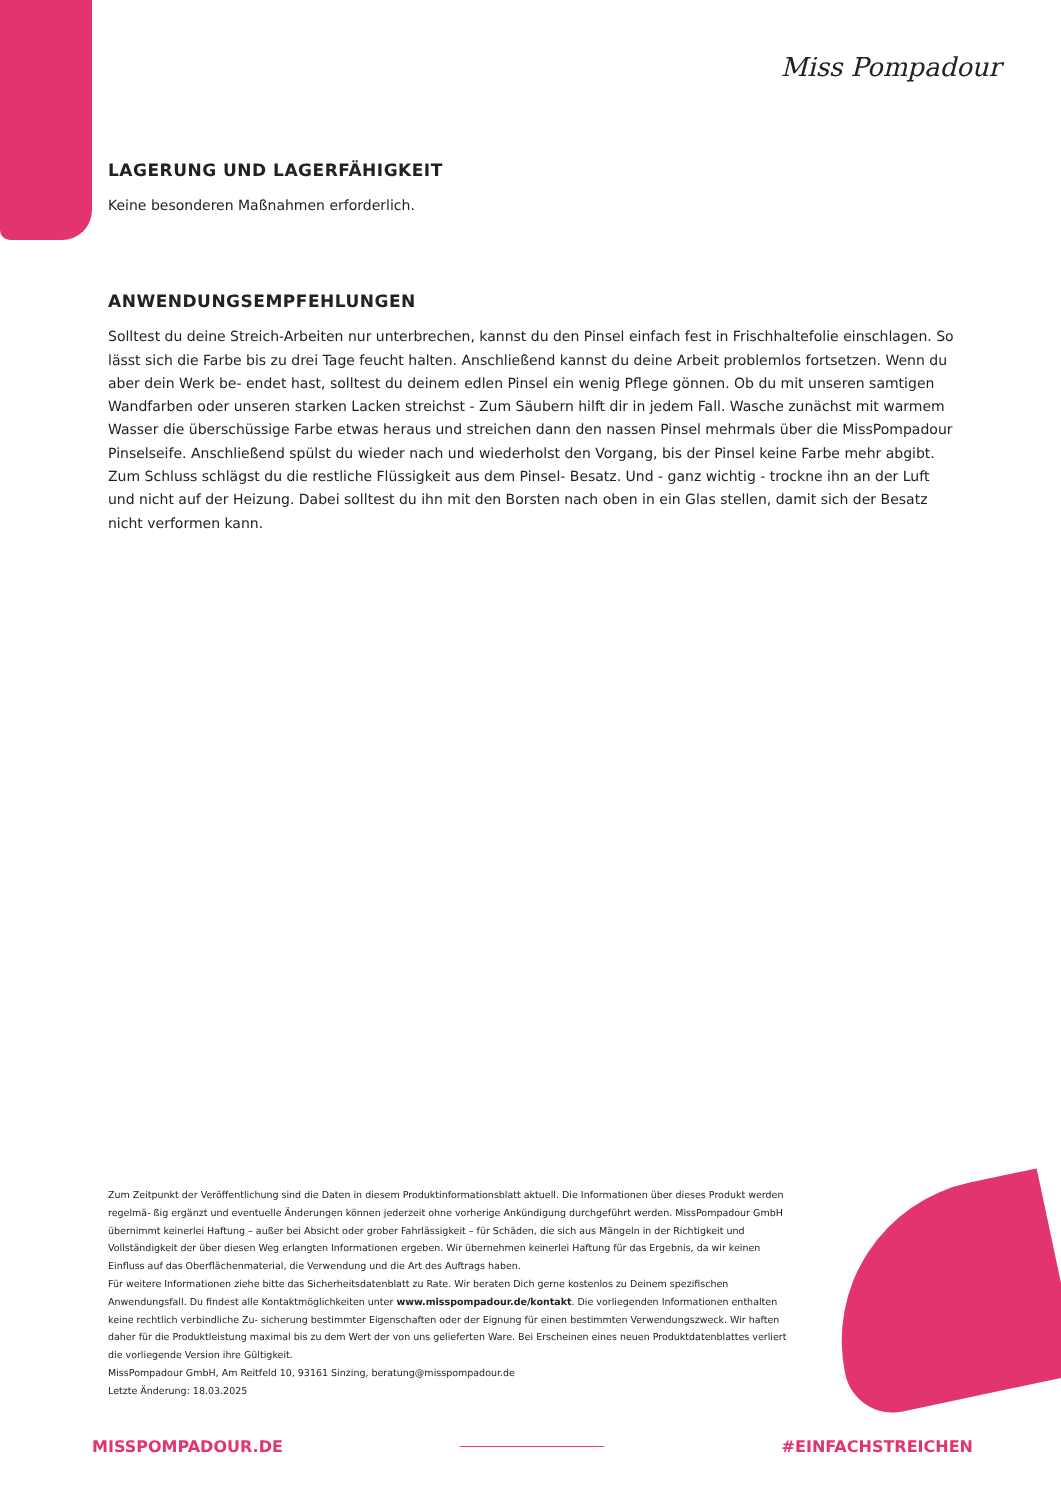Miss Pompadour
LAGERUNG UND LAGERFÄHIGKEIT
Keine besonderen Maßnahmen erforderlich.
ANWENDUNGSEMPFEHLUNGEN
Solltest du deine Streich-Arbeiten nur unterbrechen, kannst du den Pinsel einfach fest in Frischhaltefolie einschlagen. So lässt sich die Farbe bis zu drei Tage feucht halten. Anschließend kannst du deine Arbeit problemlos fortsetzen. Wenn du aber dein Werk be- endet hast, solltest du deinem edlen Pinsel ein wenig Pflege gönnen. Ob du mit unseren samtigen Wandfarben oder unseren starken Lacken streichst - Zum Säubern hilft dir in jedem Fall. Wasche zunächst mit warmem Wasser die überschüssige Farbe etwas heraus und streichen dann den nassen Pinsel mehrmals über die MissPompadour Pinselseife. Anschließend spülst du wieder nach und wiederholst den Vorgang, bis der Pinsel keine Farbe mehr abgibt. Zum Schluss schlägst du die restliche Flüssigkeit aus dem Pinsel- Besatz. Und - ganz wichtig - trockne ihn an der Luft und nicht auf der Heizung. Dabei solltest du ihn mit den Borsten nach oben in ein Glas stellen, damit sich der Besatz nicht verformen kann.
Zum Zeitpunkt der Veröffentlichung sind die Daten in diesem Produktinformationsblatt aktuell. Die Informationen über dieses Produkt werden regelmä- ßig ergänzt und eventuelle Änderungen können jederzeit ohne vorherige Ankündigung durchgeführt werden. MissPompadour GmbH übernimmt keinerlei Haftung – außer bei Absicht oder grober Fahrlässigkeit – für Schäden, die sich aus Mängeln in der Richtigkeit und Vollständigkeit der über diesen Weg erlangten Informationen ergeben. Wir übernehmen keinerlei Haftung für das Ergebnis, da wir keinen Einfluss auf das Oberflächenmaterial, die Verwendung und die Art des Auftrags haben.
Für weitere Informationen ziehe bitte das Sicherheitsdatenblatt zu Rate. Wir beraten Dich gerne kostenlos zu Deinem spezifischen Anwendungsfall. Du findest alle Kontaktmöglichkeiten unter www.misspompadour.de/kontakt. Die vorliegenden Informationen enthalten keine rechtlich verbindliche Zu- sicherung bestimmter Eigenschaften oder der Eignung für einen bestimmten Verwendungszweck. Wir haften daher für die Produktleistung maximal bis zu dem Wert der von uns gelieferten Ware. Bei Erscheinen eines neuen Produktdatenblattes verliert die vorliegende Version ihre Gültigkeit.
MissPompadour GmbH, Am Reitfeld 10, 93161 Sinzing, beratung@misspompadour.de
Letzte Änderung: 18.03.2025
MISSPOMPADOUR.DE #EINFACHSTREICHEN